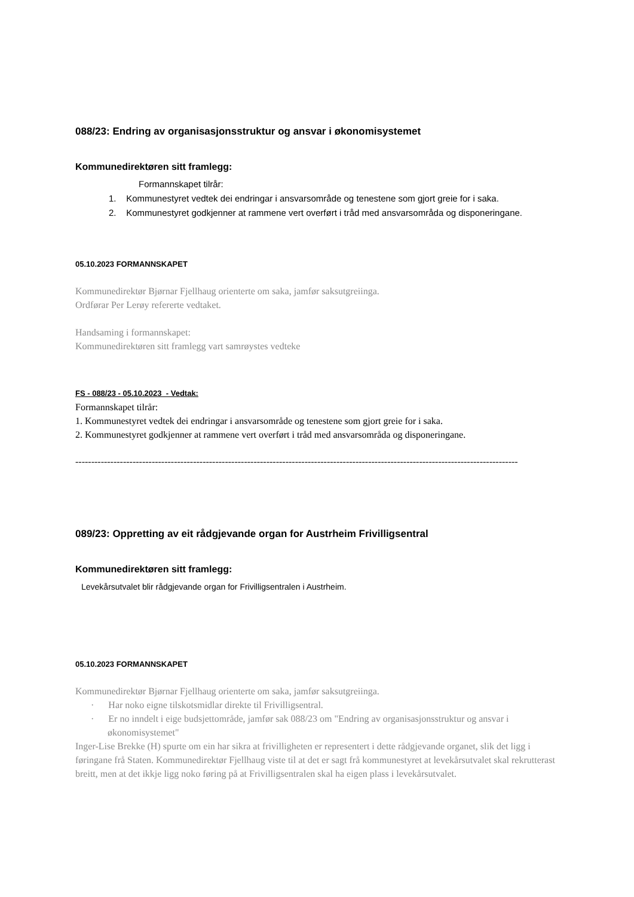088/23: Endring av organisasjonsstruktur og ansvar i økonomisystemet
Kommunedirektøren sitt framlegg:
Formannskapet tilrår:
1. Kommunestyret vedtek dei endringar i ansvarsområde og tenestene som gjort greie for i saka.
2. Kommunestyret godkjenner at rammene vert overført i tråd med ansvarsområda og disponeringane.
05.10.2023 FORMANNSKAPET
Kommunedirektør Bjørnar Fjellhaug orienterte om saka, jamfør saksutgreiinga.
Ordførar Per Lerøy refererte vedtaket.
Handsaming i formannskapet:
Kommunedirektøren sitt framlegg vart samrøystes vedteke
FS - 088/23 - 05.10.2023 - Vedtak:
Formannskapet tilrår:
1. Kommunestyret vedtek dei endringar i ansvarsområde og tenestene som gjort greie for i saka.
2. Kommunestyret godkjenner at rammene vert overført i tråd med ansvarsområda og disponeringane.
--------------------------------------------------------------------------------------------------------------------------------------------
089/23: Oppretting av eit rådgjevande organ for Austrheim Frivilligsentral
Kommunedirektøren sitt framlegg:
Levekårsutvalet blir rådgjevande organ for Frivilligsentralen i Austrheim.
05.10.2023 FORMANNSKAPET
Kommunedirektør Bjørnar Fjellhaug orienterte om saka, jamfør saksutgreiinga.
· Har noko eigne tilskotsmidlar direkte til Frivilligsentral.
· Er no inndelt i eige budsjettområde, jamfør sak 088/23 om "Endring av organisasjonsstruktur og ansvar i økonomisystemet"
Inger-Lise Brekke (H) spurte om ein har sikra at frivilligheten er representert i dette rådgjevande organet, slik det ligg i føringane frå Staten. Kommunedirektør Fjellhaug viste til at det er sagt frå kommunestyret at levekårsutvalet skal rekrutterast breitt, men at det ikkje ligg noko føring på at Frivilligsentralen skal ha eigen plass i levekårsutvalet.